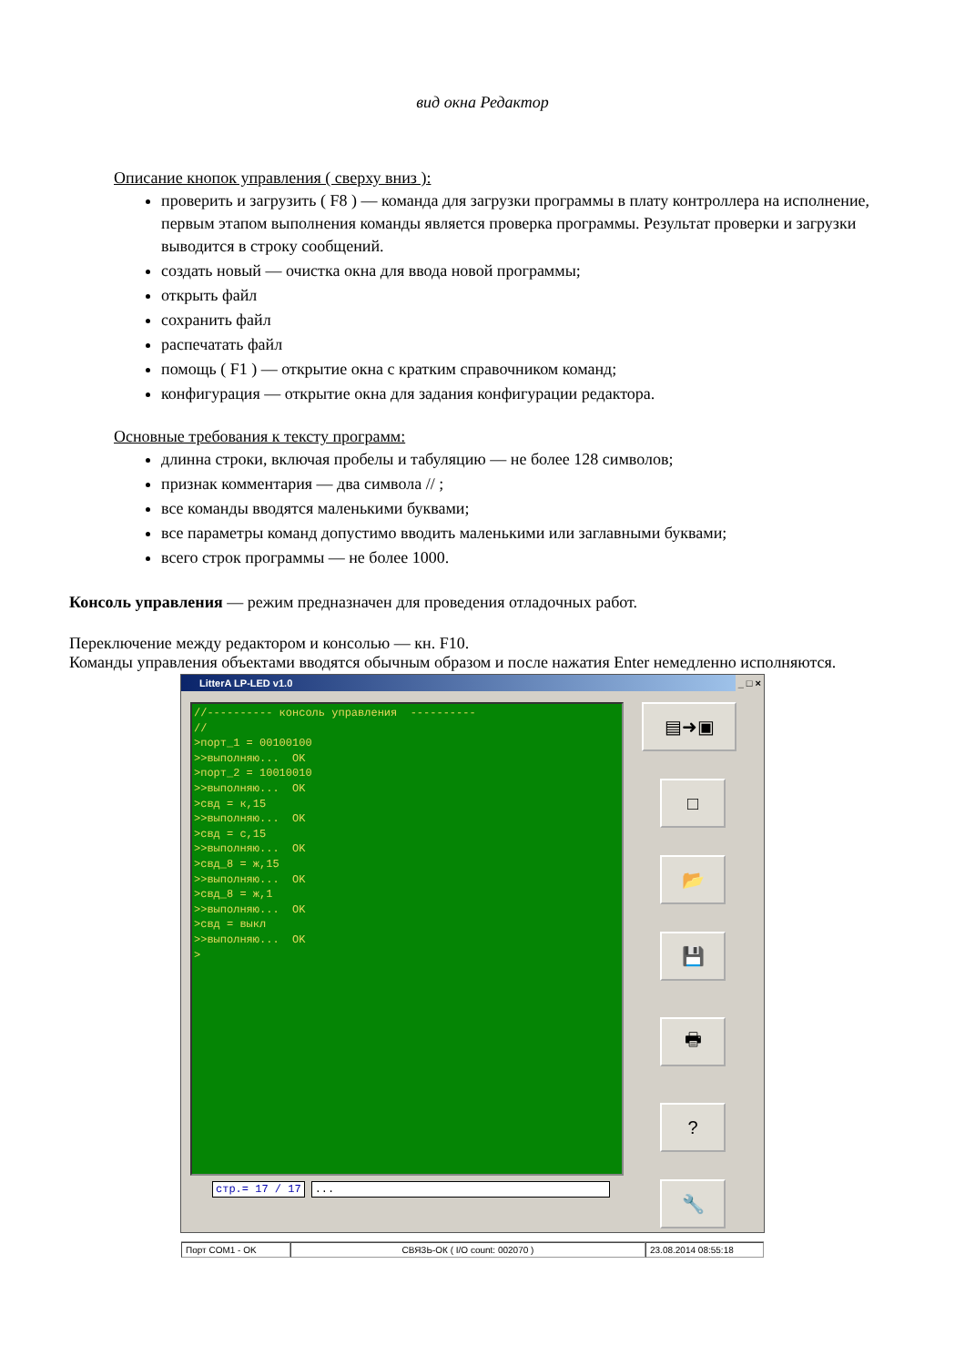вид окна Редактор
Описание кнопок управления ( сверху вниз ):
проверить и загрузить ( F8 ) — команда для загрузки программы в плату контроллера на исполнение, первым этапом выполнения команды является проверка программы. Результат проверки и загрузки выводится в строку сообщений.
создать новый — очистка окна для ввода новой программы;
открыть файл
сохранить файл
распечатать файл
помощь ( F1 ) — открытие окна с кратким справочником команд;
конфигурация — открытие окна для задания конфигурации редактора.
Основные требования к тексту программ:
длинна строки, включая пробелы и табуляцию — не более 128 символов;
признак комментария — два символа // ;
все команды вводятся маленькими буквами;
все параметры команд допустимо вводить маленькими или заглавными буквами;
всего строк программы — не более 1000.
Консоль управления — режим предназначен для проведения отладочных работ.
Переключение между редактором и консолью — кн. F10.
Команды управления объектами вводятся обычным образом и после нажатия Enter немедленно исполняются.
LitterA LP-LED v1.0 _ □ ×
//---------- консоль управления ---------- // >порт_1 = 00100100 >>выполняю... OK >порт_2 = 10010010 >>выполняю... OK >свд = к,15 >>выполняю... OK >свд = с,15 >>выполняю... OK >свд_8 = ж,15 >>выполняю... OK >свд_8 = ж,1 >>выполняю... OK >свд = выкл >>выполняю... OK >
стр.= 17 / 17 ...
▤➜▣
□
📂
💾
🖶
?
🔧
Порт COM1 - OK СВЯЗЬ-ОК ( I/O count: 002070 ) 23.08.2014 08:55:18